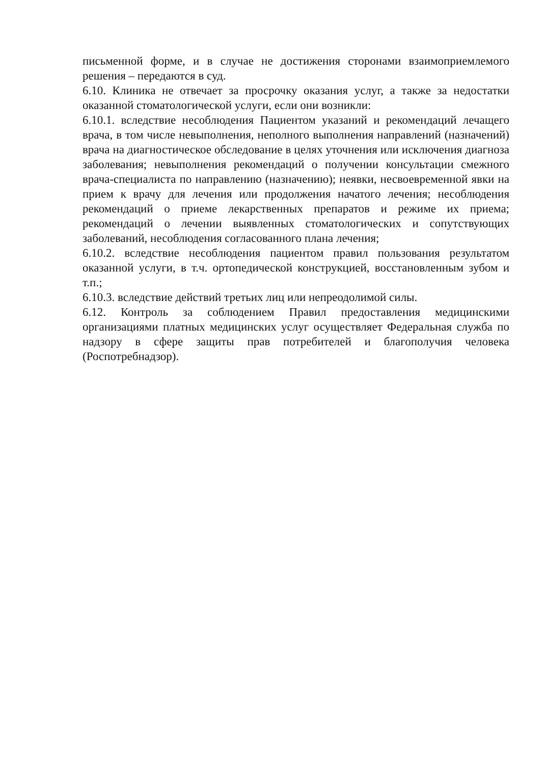письменной форме, и в случае не достижения сторонами взаимоприемлемого решения – передаются в суд.
6.10. Клиника не отвечает за просрочку оказания услуг, а также за недостатки оказанной стоматологической услуги, если они возникли:
6.10.1. вследствие несоблюдения Пациентом указаний и рекомендаций лечащего врача, в том числе невыполнения, неполного выполнения направлений (назначений) врача на диагностическое обследование в целях уточнения или исключения диагноза заболевания; невыполнения рекомендаций о получении консультации смежного врача-специалиста по направлению (назначению); неявки, несвоевременной явки на прием к врачу для лечения или продолжения начатого лечения; несоблюдения рекомендаций о приеме лекарственных препаратов и режиме их приема; рекомендаций о лечении выявленных стоматологических и сопутствующих заболеваний, несоблюдения согласованного плана лечения;
6.10.2. вследствие несоблюдения пациентом правил пользования результатом оказанной услуги, в т.ч. ортопедической конструкцией, восстановленным зубом и т.п.;
6.10.3. вследствие действий третьих лиц или непреодолимой силы.
6.12. Контроль за соблюдением Правил предоставления медицинскими организациями платных медицинских услуг осуществляет Федеральная служба по надзору в сфере защиты прав потребителей и благополучия человека (Роспотребнадзор).